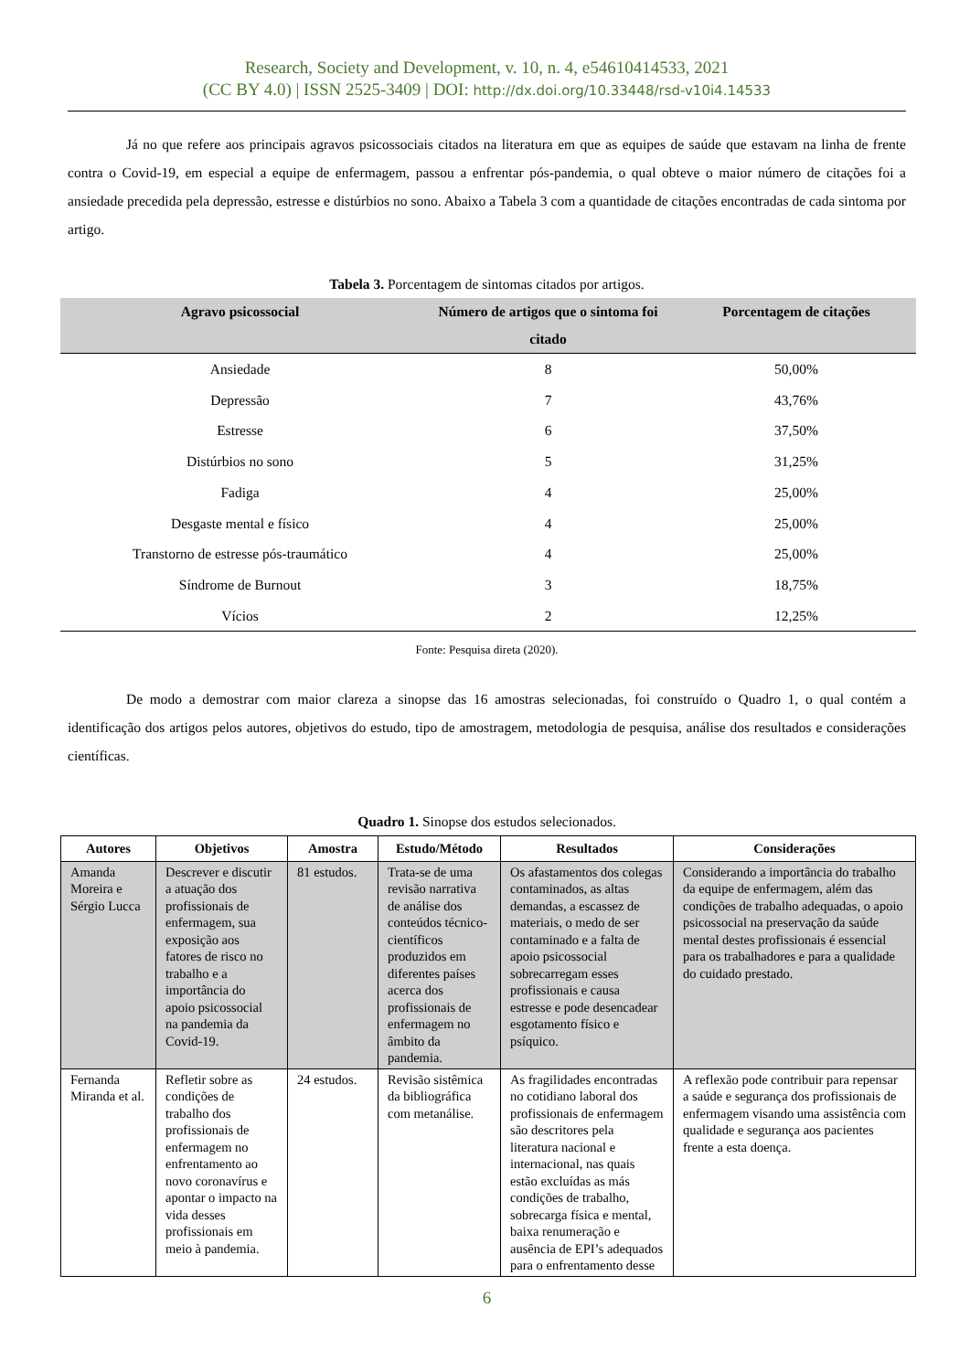Research, Society and Development, v. 10, n. 4, e54610414533, 2021
(CC BY 4.0) | ISSN 2525-3409 | DOI: http://dx.doi.org/10.33448/rsd-v10i4.14533
Já no que refere aos principais agravos psicossociais citados na literatura em que as equipes de saúde que estavam na linha de frente contra o Covid-19, em especial a equipe de enfermagem, passou a enfrentar pós-pandemia, o qual obteve o maior número de citações foi a ansiedade precedida pela depressão, estresse e distúrbios no sono. Abaixo a Tabela 3 com a quantidade de citações encontradas de cada sintoma por artigo.
Tabela 3. Porcentagem de sintomas citados por artigos.
| Agravo psicossocial | Número de artigos que o sintoma foi citado | Porcentagem de citações |
| --- | --- | --- |
| Ansiedade | 8 | 50,00% |
| Depressão | 7 | 43,76% |
| Estresse | 6 | 37,50% |
| Distúrbios no sono | 5 | 31,25% |
| Fadiga | 4 | 25,00% |
| Desgaste mental e físico | 4 | 25,00% |
| Transtorno de estresse pós-traumático | 4 | 25,00% |
| Síndrome de Burnout | 3 | 18,75% |
| Vícios | 2 | 12,25% |
Fonte: Pesquisa direta (2020).
De modo a demostrar com maior clareza a sinopse das 16 amostras selecionadas, foi construído o Quadro 1, o qual contém a identificação dos artigos pelos autores, objetivos do estudo, tipo de amostragem, metodologia de pesquisa, análise dos resultados e considerações científicas.
Quadro 1. Sinopse dos estudos selecionados.
| Autores | Objetivos | Amostra | Estudo/Método | Resultados | Considerações |
| --- | --- | --- | --- | --- | --- |
| Amanda Moreira e Sérgio Lucca | Descrever e discutir a atuação dos profissionais de enfermagem, sua exposição aos fatores de risco no trabalho e a importância do apoio psicossocial na pandemia da Covid-19. | 81 estudos. | Trata-se de uma revisão narrativa de análise dos conteúdos técnico-científicos produzidos em diferentes países acerca dos profissionais de enfermagem no âmbito da pandemia. | Os afastamentos dos colegas contaminados, as altas demandas, a escassez de materiais, o medo de ser contaminado e a falta de apoio psicossocial sobrecarregam esses profissionais e causa estresse e pode desencadear esgotamento físico e psíquico. | Considerando a importância do trabalho da equipe de enfermagem, além das condições de trabalho adequadas, o apoio psicossocial na preservação da saúde mental destes profissionais é essencial para os trabalhadores e para a qualidade do cuidado prestado. |
| Fernanda Miranda et al. | Refletir sobre as condições de trabalho dos profissionais de enfermagem no enfrentamento ao novo coronavírus e apontar o impacto na vida desses profissionais em meio à pandemia. | 24 estudos. | Revisão sistêmica da bibliográfica com metanálise. | As fragilidades encontradas no cotidiano laboral dos profissionais de enfermagem são descritores pela literatura nacional e internacional, nas quais estão excluídas as más condições de trabalho, sobrecarga física e mental, baixa renumeração e ausência de EPI’s adequados para o enfrentamento desse | A reflexão pode contribuir para repensar a saúde e segurança dos profissionais de enfermagem visando uma assistência com qualidade e segurança aos pacientes frente a esta doença. |
6